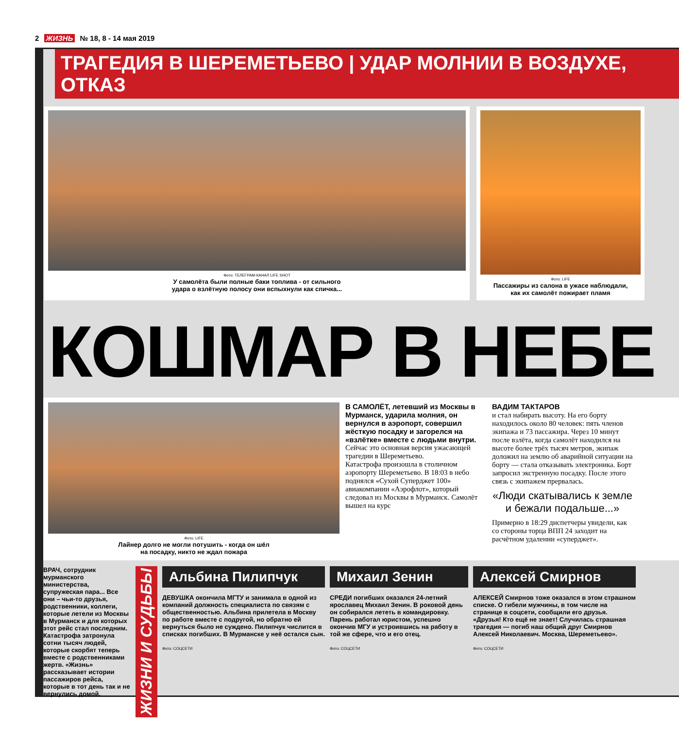2 ЖИЗНЬ № 18, 8 - 14 мая 2019
ТРАГЕДИЯ В ШЕРЕМЕТЬЕВО | УДАР МОЛНИИ В ВОЗДУХЕ, ОТКАЗ
Фото: ТЕЛЕГРАМ-КАНАЛ LIFE SHOT
У самолёта были полные баки топлива - от сильного
удара о взлётную полосу они вспыхнули как спичка...
Фото: LIFE
Пассажиры из салона в ужасе наблюдали,
как их самолёт пожирает пламя
КОШМАР В НЕБЕ
Фото: LIFE
Лайнер долго не могли потушить - когда он шёл
на посадку, никто не ждал пожара
В САМОЛЁТ, летевший из Москвы в Мурманск, ударила молния, он вернулся в аэропорт, совершил жёсткую посадку и загорелся на «взлётке» вместе с людьми внутри.
Сейчас это основная версия ужасающей трагедии в Шереметьево.
Катастрофа произошла в столичном аэропорту Шереметьево. В 18:03 в небо поднялся «Сухой Суперджет 100» авиакомпании «Аэрофлот», который следовал из Москвы в Мурманск. Самолёт вышел на курс
ВАДИМ ТАКТАРОВ
и стал набирать высоту. На его борту находилось около 80 человек: пять членов экипажа и 73 пассажира. Через 10 минут после взлёта, когда самолёт находился на высоте более трёх тысяч метров, экипаж доложил на землю об аварийной ситуации на борту — стала отказывать электроника. Борт запросил экстренную посадку. После этого связь с экипажем прервалась.
«Люди скатывались к земле и бежали подальше...»
Примерно в 18:29 диспетчеры увидели, как со стороны торца ВПП 24 заходит на расчётном удалении «суперджет».
ВРАЧ, сотрудник мурманского министерства, супружеская пара... Все они – чьи-то друзья, родственники, коллеги, которые летели из Москвы в Мурманск и для которых этот рейс стал последним. Катастрофа затронула сотни тысяч людей, которые скорбят теперь вместе с родственниками жертв. «Жизнь» рассказывает истории пассажиров рейса, которые в тот день так и не вернулись домой.
ЖИЗНИ И СУДЬБЫ
Альбина Пилипчук
ДЕВУШКА окончила МГТУ и занимала в одной из компаний должность специалиста по связям с общественностью. Альбина прилетела в Москву по работе вместе с подругой, но обратно ей вернуться было не суждено. Пилипчук числится в списках погибших. В Мурманске у неё остался сын.
Фото: СОЦСЕТИ
Михаил Зенин
СРЕДИ погибших оказался 24-летний ярославец Михаил Зенин. В роковой день он собирался лететь в командировку. Парень работал юристом, успешно окончив МГУ и устроившись на работу в той же сфере, что и его отец.
Фото: СОЦСЕТИ
Алексей Смирнов
АЛЕКСЕЙ Смирнов тоже оказался в этом страшном списке. О гибели мужчины, в том числе на странице в соцсети, сообщили его друзья.
«Друзья! Кто ещё не знает! Случилась страшная трагедия — погиб наш общий друг Смирнов Алексей Николаевич. Москва, Шереметьево».
Фото: СОЦСЕТИ